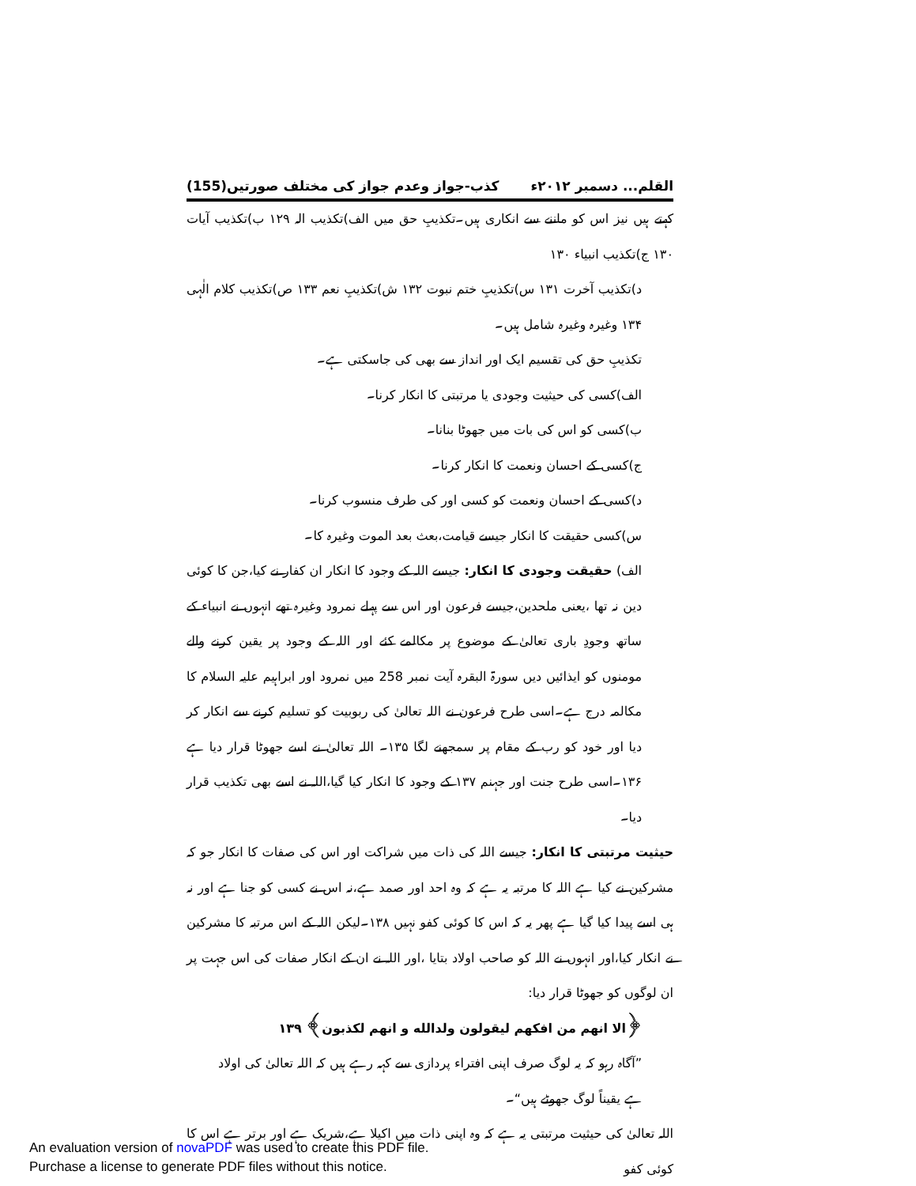القلم... دسمبر ۲۰۱۲ء کذب-جواز وعدم جواز کی مختلف صورتیں(155)
کہتے ہیں نیز اس کو ماننے سے انکاری ہیں۔تکذیبِ حق میں الف)تکذیب الہ ۱۲۹ ب)تکذیب آیات ۱۳۰ ج)تکذیب انبیاء ۱۳۰
د)تکذیب آخرت ۱۳۱ س)تکذیبِ ختم نبوت ۱۳۲ ش)تکذیبِ نعم ۱۳۳ ص)تکذیب کلام الٰہی ۱۳۴ وغیرہ وغیرہ شامل ہیں۔
تکذیبِ حق کی تقسیم ایک اور انداز سے بھی کی جاسکتی ہے۔
الف)کسی کی حیثیت وجودی یا مرتبتی کا انکار کرنا۔
ب)کسی کو اس کی بات میں جھوٹا بنانا۔
ج)کسی کے احسان ونعمت کا انکار کرنا۔
د)کسی کے احسان ونعمت کو کسی اور کی طرف منسوب کرنا۔
س)کسی حقیقت کا انکار جیسے قیامت،بعث بعد الموت وغیرہ کا۔
الف) حقیقت وجودی کا انکار: جیسے اللہ کے وجود کا انکار ان کفار نے کیا،جن کا کوئی دین نہ تھا ،یعنی ملحدین،جیسے فرعون اور اس سے پہلے نمرود وغیرہ تھے انہوں نے انبیاء کے ساتھ وجودِ باری تعالیٰ کے موضوع پر مکالمے کئے اور اللہ کے وجود پر یقین کرنے والے مومنوں کو ایذائیں دیں سورۃ البقرہ آیت نمبر 258 میں نمرود اور ابراہیم علیہ السلام کا مکالمہ درج ہے۔اسی طرح فرعون نے اللہ تعالیٰ کی ربوبیت کو تسلیم کرنے سے انکار کر دیا اور خود کو رب کے مقام پر سمجھنے لگا ۱۳۵۔ اللہ تعالیٰ نے اسے جھوٹا قرار دیا ہے ۱۳۶۔اسی طرح جنت اور جہنم ۱۳۷ کے وجود کا انکار کیا گیا،اللہ نے اسے بھی تکذیب قرار دیا۔
حیثیت مرتبتی کا انکار: جیسے اللہ کی ذات میں شراکت اور اس کی صفات کا انکار جو کہ مشرکین نے کیا ہے اللہ کا مرتبہ یہ ہے کہ وہ احد اور صمد ہے،نہ اس نے کسی کو جنا ہے اور نہ ہی اسے پیدا کیا گیا ہے پھر یہ کہ اس کا کوئی کفو نہیں ۱۳۸۔لیکن اللہ کے اس مرتبہ کا مشرکین نے انکار کیا،اور انہوں نے اللہ کو صاحب اولاد بتایا ،اور اللہ نے ان کے انکار صفات کی اس جہت پر ان لوگوں کو جھوٹا قرار دیا:
﴿الا انهم من افكهم ليقولون ولدالله و انهم لكذبون﴾ ۱۳۹
”آگاہ رہو کہ یہ لوگ صرف اپنی افتراء پردازی سے کہہ رہے ہیں کہ اللہ تعالیٰ کی اولاد ہے یقیناً لوگ جھوٹے ہیں“۔
اللہ تعالیٰ کی حیثیت مرتبتی یہ ہے کہ وہ اپنی ذات میں اکیلا ہے،شریک ہے اور برتر ہے اس کا کوئی کفو
An evaluation version of novaPDF was used to create this PDF file.
Purchase a license to generate PDF files without this notice.